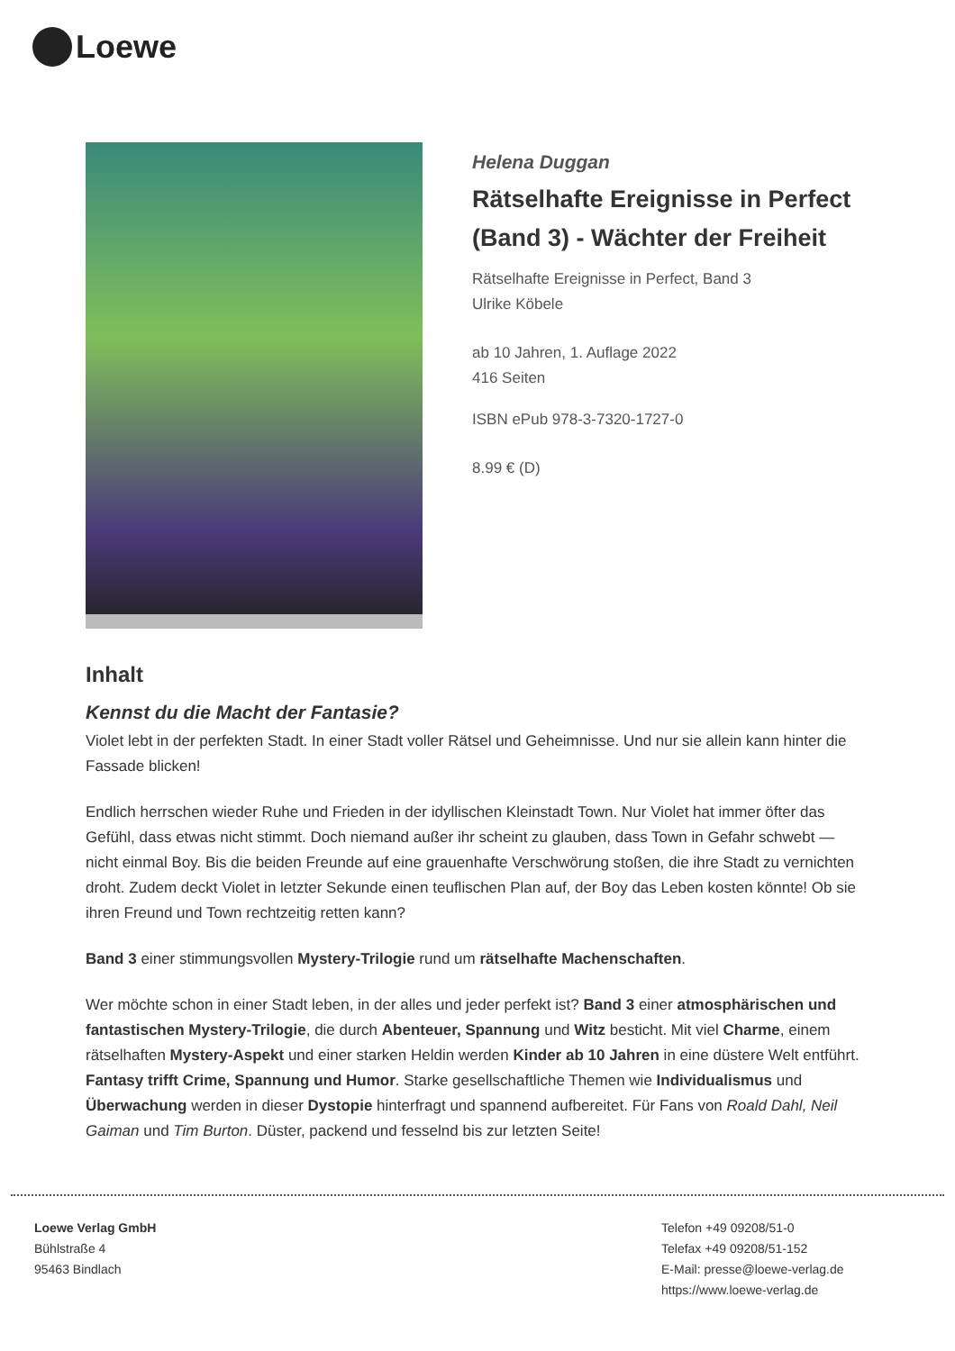Loewe
Helena Duggan
Rätselhafte Ereignisse in Perfect (Band 3) - Wächter der Freiheit
Rätselhafte Ereignisse in Perfect, Band 3
Ulrike Köbele
ab 10 Jahren, 1. Auflage 2022
416 Seiten
ISBN ePub 978-3-7320-1727-0
8.99 € (D)
Inhalt
Kennst du die Macht der Fantasie?
Violet lebt in der perfekten Stadt. In einer Stadt voller Rätsel und Geheimnisse. Und nur sie allein kann hinter die Fassade blicken!
Endlich herrschen wieder Ruhe und Frieden in der idyllischen Kleinstadt Town. Nur Violet hat immer öfter das Gefühl, dass etwas nicht stimmt. Doch niemand außer ihr scheint zu glauben, dass Town in Gefahr schwebt — nicht einmal Boy. Bis die beiden Freunde auf eine grauenhafte Verschwörung stoßen, die ihre Stadt zu vernichten droht. Zudem deckt Violet in letzter Sekunde einen teuflischen Plan auf, der Boy das Leben kosten könnte! Ob sie ihren Freund und Town rechtzeitig retten kann?
Band 3 einer stimmungsvollen Mystery-Trilogie rund um rätselhafte Machenschaften.
Wer möchte schon in einer Stadt leben, in der alles und jeder perfekt ist? Band 3 einer atmosphärischen und fantastischen Mystery-Trilogie, die durch Abenteuer, Spannung und Witz besticht. Mit viel Charme, einem rätselhaften Mystery-Aspekt und einer starken Heldin werden Kinder ab 10 Jahren in eine düstere Welt entführt. Fantasy trifft Crime, Spannung und Humor. Starke gesellschaftliche Themen wie Individualismus und Überwachung werden in dieser Dystopie hinterfragt und spannend aufbereitet. Für Fans von Roald Dahl, Neil Gaiman und Tim Burton. Düster, packend und fesselnd bis zur letzten Seite!
Loewe Verlag GmbH
Bühlstraße 4
95463 Bindlach
Telefon +49 09208/51-0
Telefax +49 09208/51-152
E-Mail: presse@loewe-verlag.de
https://www.loewe-verlag.de